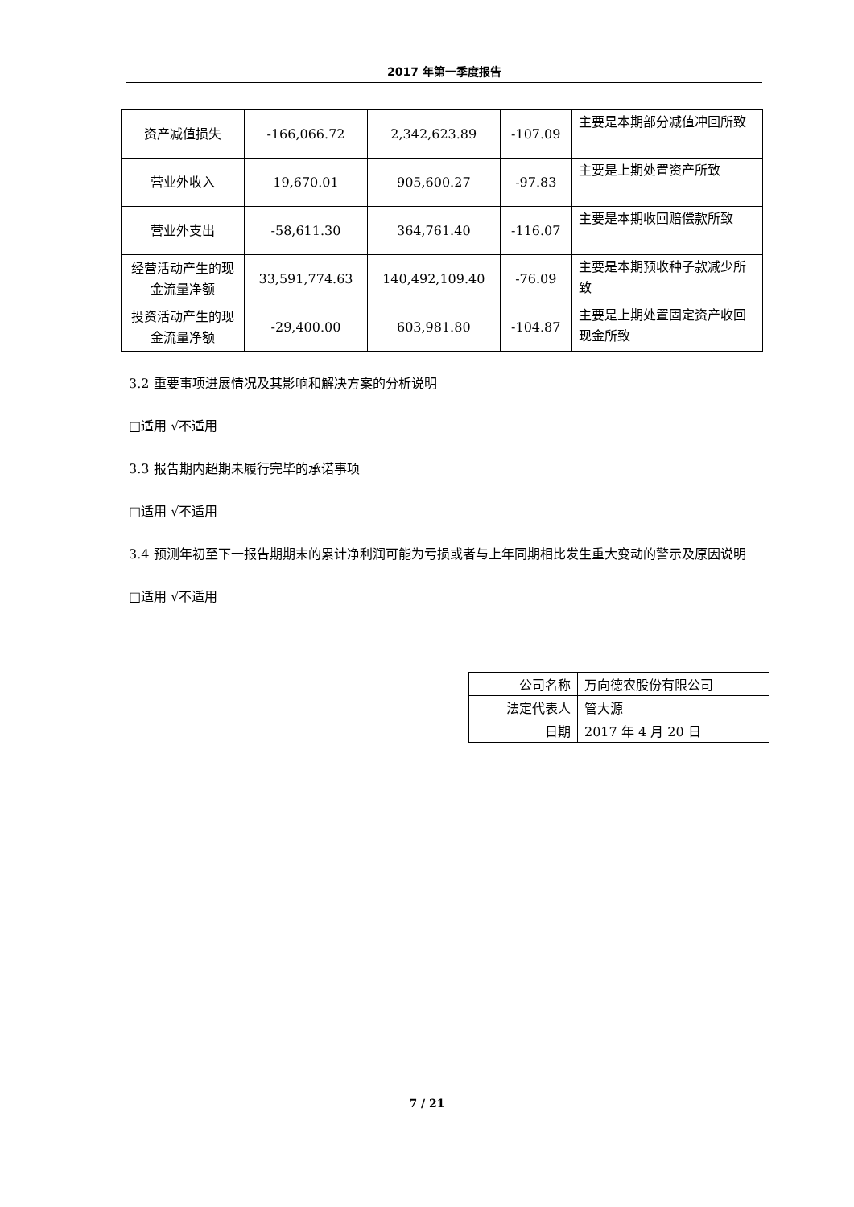2017 年第一季度报告
| 资产减值损失 | -166,066.72 | 2,342,623.89 | -107.09 | 主要是本期部分减值冲回所致 |
| 营业外收入 | 19,670.01 | 905,600.27 | -97.83 | 主要是上期处置资产所致 |
| 营业外支出 | -58,611.30 | 364,761.40 | -116.07 | 主要是本期收回赔偿款所致 |
| 经营活动产生的现金流量净额 | 33,591,774.63 | 140,492,109.40 | -76.09 | 主要是本期预收种子款减少所致 |
| 投资活动产生的现金流量净额 | -29,400.00 | 603,981.80 | -104.87 | 主要是上期处置固定资产收回现金所致 |
3.2 重要事项进展情况及其影响和解决方案的分析说明
□适用 √不适用
3.3 报告期内超期未履行完毕的承诺事项
□适用 √不适用
3.4 预测年初至下一报告期期末的累计净利润可能为亏损或者与上年同期相比发生重大变动的警示及原因说明
□适用 √不适用
| 公司名称 | 万向德农股份有限公司 |
| 法定代表人 | 管大源 |
| 日期 | 2017 年 4 月 20 日 |
7 / 21